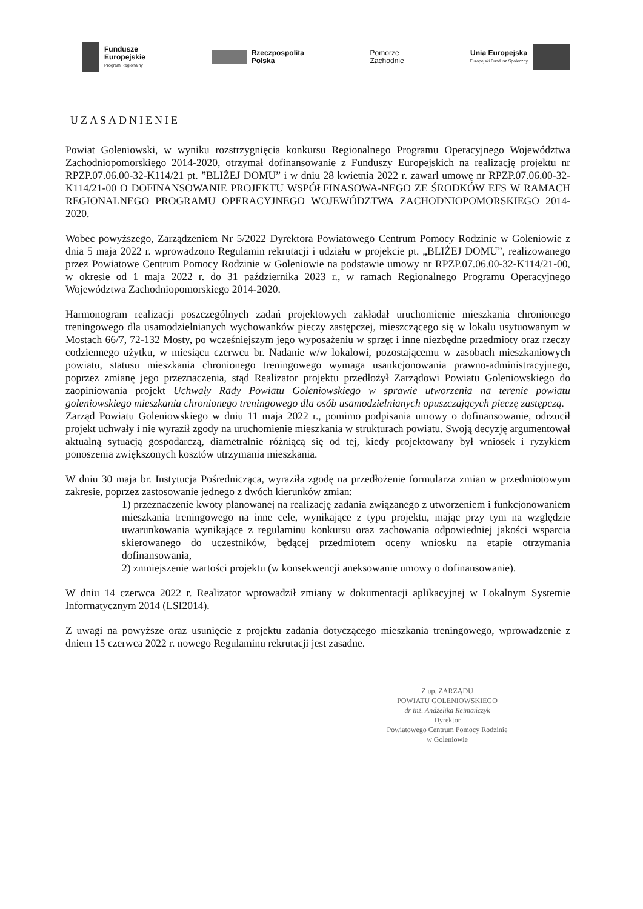Fundusze
Europejskie
Program Regionalny
Rzeczpospolita
Polska
Pomorze
Zachodnie
Unia Europejska
Europejski Fundusz Społeczny
UZASADNIENIE
Powiat Goleniowski, w wyniku rozstrzygnięcia konkursu Regionalnego Programu Operacyjnego Województwa Zachodniopomorskiego 2014-2020, otrzymał dofinansowanie z Funduszy Europejskich na realizację projektu nr RPZP.07.06.00-32-K114/21 pt. ”BLIŻEJ DOMU” i w dniu 28 kwietnia 2022 r. zawarł umowę nr RPZP.07.06.00-32-K114/21-00 O DOFINANSOWANIE PROJEKTU WSPÓŁFINASOWA-NEGO ZE ŚRODKÓW EFS W RAMACH REGIONALNEGO PROGRAMU OPERACYJNEGO WOJEWÓDZTWA ZACHODNIOPOMORSKIEGO 2014-2020.
Wobec powyższego, Zarządzeniem Nr 5/2022 Dyrektora Powiatowego Centrum Pomocy Rodzinie w Goleniowie z dnia 5 maja 2022 r. wprowadzono Regulamin rekrutacji i udziału w projekcie pt. „BLIŻEJ DOMU”, realizowanego przez Powiatowe Centrum Pomocy Rodzinie w Goleniowie na podstawie umowy nr RPZP.07.06.00-32-K114/21-00, w okresie od 1 maja 2022 r. do 31 października 2023 r., w ramach Regionalnego Programu Operacyjnego Województwa Zachodniopomorskiego 2014-2020.
Harmonogram realizacji poszczególnych zadań projektowych zakładał uruchomienie mieszkania chronionego treningowego dla usamodzielnianych wychowanków pieczy zastępczej, mieszczącego się w lokalu usytuowanym w Mostach 66/7, 72-132 Mosty, po wcześniejszym jego wyposażeniu w sprzęt i inne niezbędne przedmioty oraz rzeczy codziennego użytku, w miesiącu czerwcu br. Nadanie w/w lokalowi, pozostającemu w zasobach mieszkaniowych powiatu, statusu mieszkania chronionego treningowego wymaga usankcjonowania prawno-administracyjnego, poprzez zmianę jego przeznaczenia, stąd Realizator projektu przedłożył Zarządowi Powiatu Goleniowskiego do zaopiniowania projekt Uchwały Rady Powiatu Goleniowskiego w sprawie utworzenia na terenie powiatu goleniowskiego mieszkania chronionego treningowego dla osób usamodzielnianych opuszczających pieczę zastępczą.
Zarząd Powiatu Goleniowskiego w dniu 11 maja 2022 r., pomimo podpisania umowy o dofinansowanie, odrzucił projekt uchwały i nie wyraził zgody na uruchomienie mieszkania w strukturach powiatu. Swoją decyzję argumentował aktualną sytuacją gospodarczą, diametralnie różniącą się od tej, kiedy projektowany był wniosek i ryzykiem ponoszenia zwiększonych kosztów utrzymania mieszkania.
W dniu 30 maja br. Instytucja Pośrednicząca, wyraziła zgodę na przedłożenie formularza zmian w przedmiotowym zakresie, poprzez zastosowanie jednego z dwóch kierunków zmian:
1) przeznaczenie kwoty planowanej na realizację zadania związanego z utworzeniem i funkcjonowaniem mieszkania treningowego na inne cele, wynikające z typu projektu, mając przy tym na względzie uwarunkowania wynikające z regulaminu konkursu oraz zachowania odpowiedniej jakości wsparcia skierowanego do uczestników, będącej przedmiotem oceny wniosku na etapie otrzymania dofinansowania,
2) zmniejszenie wartości projektu (w konsekwencji aneksowanie umowy o dofinansowanie).
W dniu 14 czerwca 2022 r. Realizator wprowadził zmiany w dokumentacji aplikacyjnej w Lokalnym Systemie Informatycznym 2014 (LSI2014).
Z uwagi na powyższe oraz usunięcie z projektu zadania dotyczącego mieszkania treningowego, wprowadzenie z dniem 15 czerwca 2022 r. nowego Regulaminu rekrutacji jest zasadne.
Z up. ZARZĄDU
POWIATU GOLENIOWSKIEGO
dr inż. Andżelika Reimańczyk
Dyrektor
Powiatowego Centrum Pomocy Rodzinie
w Goleniowie